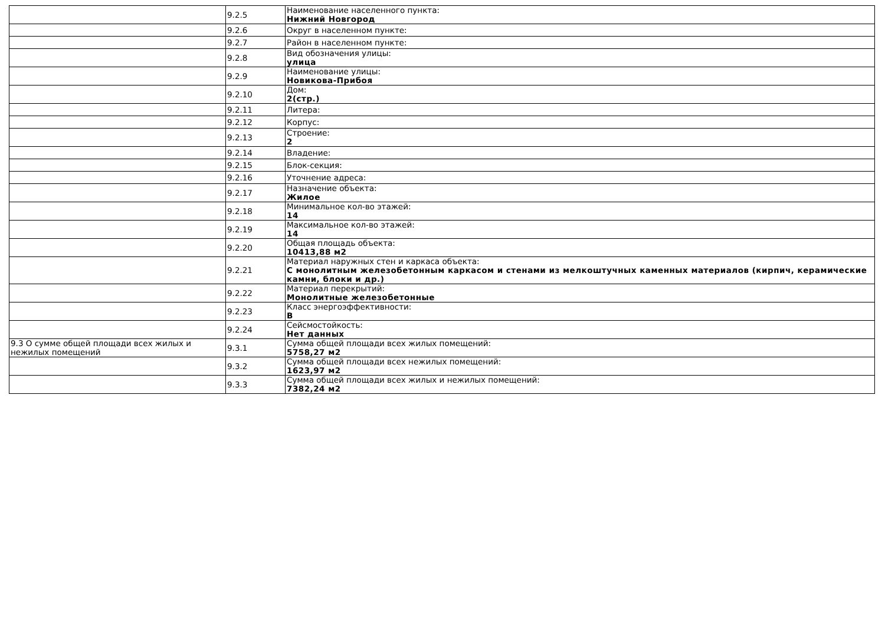| | 9.2.5 | Наименование населенного пункта: Нижний Новгород |
| | 9.2.6 | Округ в населенном пункте: |
| | 9.2.7 | Район в населенном пункте: |
| | 9.2.8 | Вид обозначения улицы: улица |
| | 9.2.9 | Наименование улицы: Новикова-Прибоя |
| | 9.2.10 | Дом: 2(стр.) |
| | 9.2.11 | Литера: |
| | 9.2.12 | Корпус: |
| | 9.2.13 | Строение: 2 |
| | 9.2.14 | Владение: |
| | 9.2.15 | Блок-секция: |
| | 9.2.16 | Уточнение адреса: |
| | 9.2.17 | Назначение объекта: Жилое |
| | 9.2.18 | Минимальное кол-во этажей: 14 |
| | 9.2.19 | Максимальное кол-во этажей: 14 |
| | 9.2.20 | Общая площадь объекта: 10413,88 м2 |
| | 9.2.21 | Материал наружных стен и каркаса объекта: С монолитным железобетонным каркасом и стенами из мелкоштучных каменных материалов (кирпич, керамические камни, блоки и др.) |
| | 9.2.22 | Материал перекрытий: Монолитные железобетонные |
| | 9.2.23 | Класс энергоэффективности: B |
| | 9.2.24 | Сейсмостойкость: Нет данных |
| 9.3 О сумме общей площади всех жилых и нежилых помещений | 9.3.1 | Сумма общей площади всех жилых помещений: 5758,27 м2 |
| | 9.3.2 | Сумма общей площади всех нежилых помещений: 1623,97 м2 |
| | 9.3.3 | Сумма общей площади всех жилых и нежилых помещений: 7382,24 м2 |